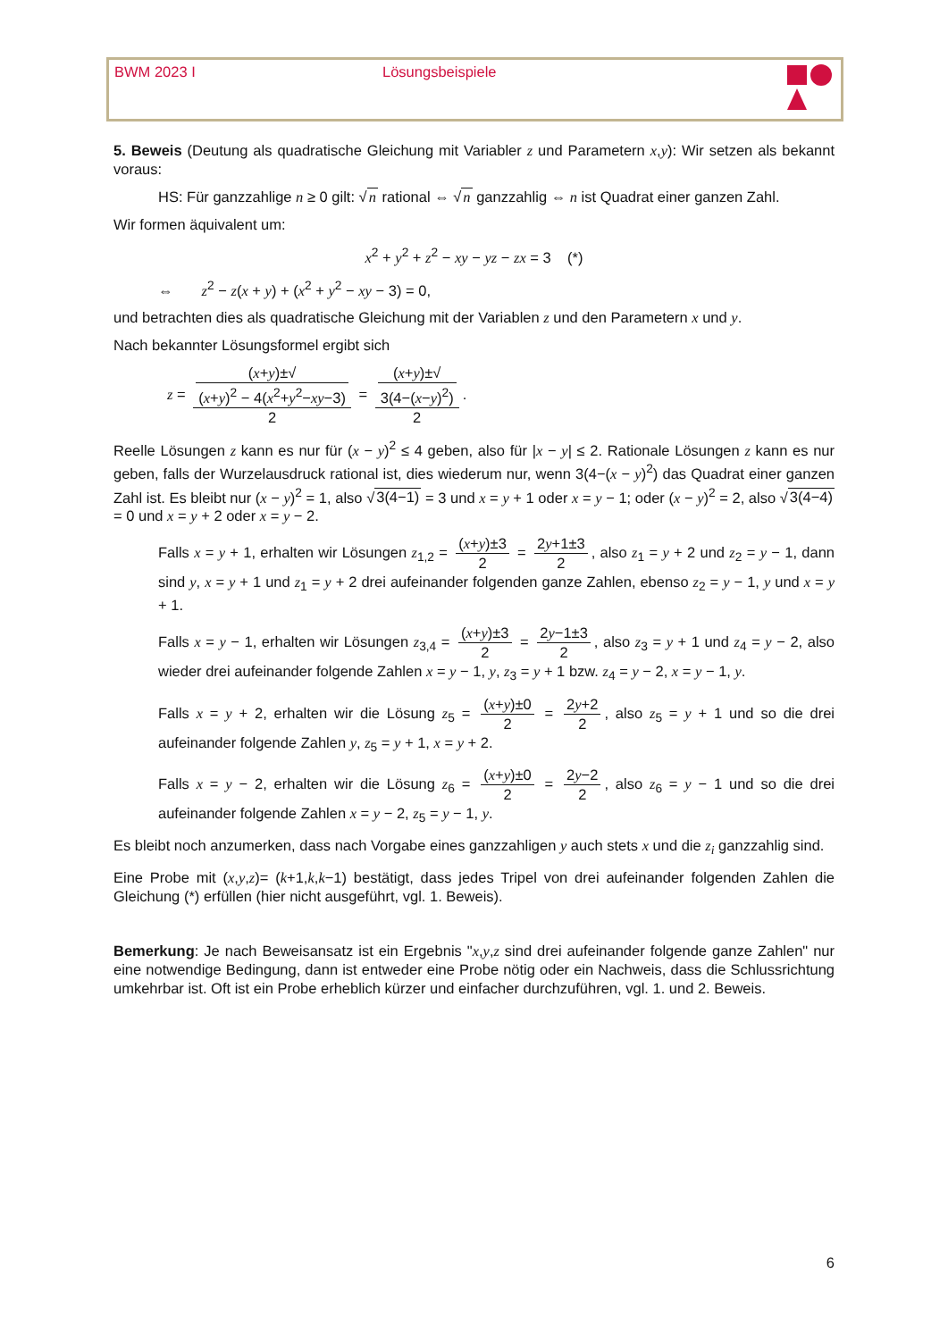BWM 2023 I Lösungsbeispiele
5. Beweis (Deutung als quadratische Gleichung mit Variabler z und Parametern x,y): Wir setzen als bekannt voraus:
HS: Für ganzzahlige n ≥ 0 gilt: √n rational ⇔ √n ganzzahlig ⇔ n ist Quadrat einer ganzen Zahl.
Wir formen äquivalent um:
x<sup>2</sup> + y<sup>2</sup> + z<sup>2</sup> − xy − yz − zx = 3 (*)
⇔ z<sup>2</sup> − z(x + y) + (x<sup>2</sup> + y<sup>2</sup> − xy − 3) = 0,
und betrachten dies als quadratische Gleichung mit der Variablen z und den Parametern x und y.
Nach bekannter Lösungsformel ergibt sich
z = (x+y)±√
(x+y)<sup>2</sup> − 4(x<sup>2</sup>+y<sup>2</sup>−xy−3) 2 = (x+y)±√
3(4−(x−y)<sup>2</sup>) 2.
Reelle Lösungen z kann es nur für (x − y)<sup>2</sup> ≤ 4 geben, also für |x − y| ≤ 2. Rationale Lösungen z kann es nur geben, falls der Wurzelausdruck rational ist, dies wiederum nur, wenn 3(4−(x − y)<sup>2</sup>) das Quadrat einer ganzen Zahl ist. Es bleibt nur (x − y)<sup>2</sup> = 1, also √3(4−1) = 3 und x = y + 1 oder x = y − 1; oder (x − y)<sup>2</sup> = 2, also √3(4−4) = 0 und x = y + 2 oder x = y − 2.
Falls x = y + 1, erhalten wir Lösungen z<sub>1,2</sub> = (x+y)±3 2 = 2y+1±3 2, also z<sub>1</sub> = y + 2 und z<sub>2</sub> = y − 1, dann sind y, x = y + 1 und z<sub>1</sub> = y + 2 drei aufeinander folgenden ganze Zahlen, ebenso z<sub>2</sub> = y − 1, y und x = y + 1.
Falls x = y − 1, erhalten wir Lösungen z<sub>3,4</sub> = (x+y)±3 2 = 2y−1±3 2, also z<sub>3</sub> = y + 1 und z<sub>4</sub> = y − 2, also wieder drei aufeinander folgende Zahlen x = y − 1, y, z<sub>3</sub> = y + 1 bzw. z<sub>4</sub> = y − 2, x = y − 1, y.
Falls x = y + 2, erhalten wir die Lösung z<sub>5</sub> = (x+y)±0 2 = 2y+2 2, also z<sub>5</sub> = y + 1 und so die drei aufeinander folgende Zahlen y, z<sub>5</sub> = y + 1, x = y + 2.
Falls x = y − 2, erhalten wir die Lösung z<sub>6</sub> = (x+y)±0 2 = 2y−2 2, also z<sub>6</sub> = y − 1 und so die drei aufeinander folgende Zahlen x = y − 2, z<sub>5</sub> = y − 1, y.
Es bleibt noch anzumerken, dass nach Vorgabe eines ganzzahligen y auch stets x und die z<sub>i</sub> ganzzahlig sind.
Eine Probe mit (x,y,z)= (k+1,k,k−1) bestätigt, dass jedes Tripel von drei aufeinander folgenden Zahlen die Gleichung (*) erfüllen (hier nicht ausgeführt, vgl. 1. Beweis).
Bemerkung: Je nach Beweisansatz ist ein Ergebnis "x,y,z sind drei aufeinander folgende ganze Zahlen" nur eine notwendige Bedingung, dann ist entweder eine Probe nötig oder ein Nachweis, dass die Schlussrichtung umkehrbar ist. Oft ist ein Probe erheblich kürzer und einfacher durchzuführen, vgl. 1. und 2. Beweis.
6